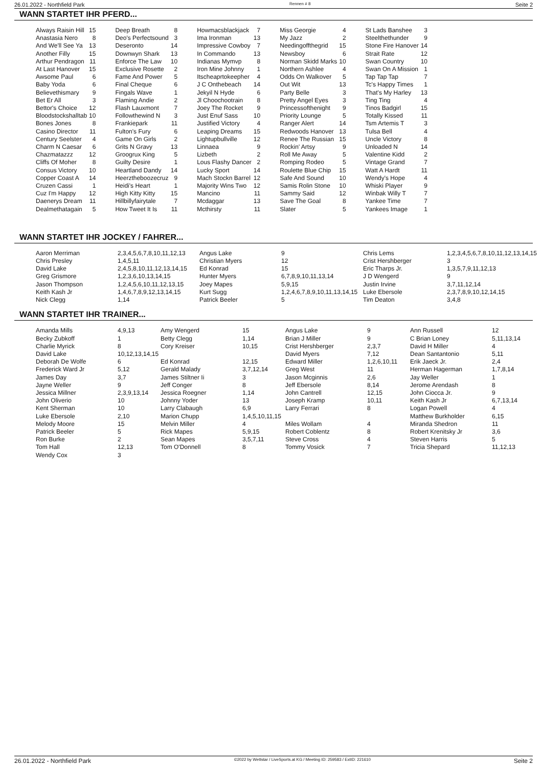26.01.2022 - Northfield Park Rennen # 8 Seite 2
WANN STARTET IHR PFERD...
| Always Raisin Hill | 15 | Deep Breath | 8 | Howmacsblackjack | 7 | Miss Georgie | 4 | St Lads Banshee | 3 |
| Anastasia Nero | 8 | Deo's Perfectsound | 3 | Ima Ironman | 13 | My Jazz | 2 | Steelthethunder | 9 |
| And We'll See Ya | 13 | Deseronto | 14 | Impressive Cowboy | 7 | Needingoffthegrid | 15 | Stone Fire Hanover | 14 |
| Another Filly | 15 | Downwyn Shark | 13 | In Commando | 13 | Newsboy | 6 | Strait Rate | 12 |
| Arthur Pendragon | 11 | Enforce The Law | 10 | Indianas Mymvp | 8 | Norman Skidd Marks | 10 | Swan Country | 10 |
| At Last Hanover | 15 | Exclusive Rosette | 2 | Iron Mine Johnny | 1 | Northern Ashlee | 4 | Swan On A Mission | 1 |
| Awsome Paul | 6 | Fame And Power | 5 | Itscheaprtokeepher | 4 | Odds On Walkover | 5 | Tap Tap Tap | 7 |
| Baby Yoda | 6 | Final Cheque | 6 | J C Onthebeach | 14 | Out Wit | 13 | Tc's Happy Times | 1 |
| Believethismary | 9 | Fingals Wave | 1 | Jekyil N Hyde | 6 | Party Belle | 3 | That's My Harley | 13 |
| Bet Er All | 3 | Flaming Andie | 2 | Jl Choochootrain | 8 | Pretty Angel Eyes | 3 | Ting Ting | 4 |
| Bettor's Choice | 12 | Flash Lauxmont | 7 | Joey The Rocket | 9 | Princessofthenight | 9 | Tinos Badgirl | 15 |
| Bloodstockshalltab | 10 | Followthewind N | 3 | Just Enuf Sass | 10 | Priority Lounge | 5 | Totally Kissed | 11 |
| Bones Jones | 8 | Frankiepark | 11 | Justified Victory | 4 | Ranger Alert | 14 | Tsm Artemis T | 3 |
| Casino Director | 11 | Fulton's Fury | 6 | Leaping Dreams | 15 | Redwoods Hanover | 13 | Tulsa Bell | 4 |
| Century Seelster | 4 | Game On Girls | 2 | Lightupbullville | 12 | Renee The Russian | 15 | Uncle Victory | 8 |
| Charm N Caesar | 6 | Grits N Gravy | 13 | Linnaea | 9 | Rockin' Artsy | 9 | Unloaded N | 14 |
| Chazmatazzz | 12 | Groogrux King | 5 | Lizbeth | 2 | Roll Me Away | 5 | Valentine Kidd | 2 |
| Cliffs Of Moher | 8 | Guilty Desire | 1 | Lous Flashy Dancer | 2 | Romping Rodeo | 5 | Vintage Grand | 7 |
| Consus Victory | 10 | Heartland Dandy | 14 | Lucky Sport | 14 | Roulette Blue Chip | 15 | Watt A Hardt | 11 |
| Copper Coast A | 14 | Heerztheboozecruz | 9 | Mach Stockn Barrel | 12 | Safe And Sound | 10 | Wendy's Hope | 4 |
| Cruzen Cassi | 1 | Heidi's Heart | 1 | Majority Wins Two | 12 | Samis Rolin Stone | 10 | Whiski Player | 9 |
| Cuz I'm Happy | 12 | High Kitty Kitty | 15 | Mancino | 11 | Sammy Said | 12 | Winbak Willy T | 7 |
| Daenerys Dream | 11 | Hillbillyfairytale | 7 | Mcdaggar | 13 | Save The Goal | 8 | Yankee Time | 7 |
| Dealmethatagain | 5 | How Tweet It Is | 11 | Mcthirsty | 11 | Slater | 5 | Yankees Image | 1 |
WANN STARTET IHR JOCKEY / FAHRER...
| Aaron Merriman | 2,3,4,5,6,7,8,10,11,12,13 | Angus Lake | 9 | Chris Lems | 1,2,3,4,5,6,7,8,10,11,12,13,14,15 |
| Chris Presley | 1,4,5,11 | Christian Myers | 12 | Crist Hershberger | 3 |
| David Lake | 2,4,5,8,10,11,12,13,14,15 | Ed Konrad | 15 | Eric Tharps Jr. | 1,3,5,7,9,11,12,13 |
| Greg Grismore | 1,2,3,6,10,13,14,15 | Hunter Myers | 6,7,8,9,10,11,13,14 | J D Wengerd | 9 |
| Jason Thompson | 1,2,4,5,6,10,11,12,13,15 | Joey Mapes | 5,9,15 | Justin Irvine | 3,7,11,12,14 |
| Keith Kash Jr | 1,4,6,7,8,9,12,13,14,15 | Kurt Sugg | 1,2,4,6,7,8,9,10,11,13,14,15 | Luke Ebersole | 2,3,7,8,9,10,12,14,15 |
| Nick Clegg | 1,14 | Patrick Beeler | 5 | Tim Deaton | 3,4,8 |
WANN STARTET IHR TRAINER...
| Amanda Mills | 4,9,13 | Amy Wengerd | 15 | Angus Lake | 9 | Ann Russell | 12 |
| Becky Zubkoff | 1 | Betty Clegg | 1,14 | Brian J Miller | 9 | C Brian Loney | 5,11,13,14 |
| Charlie Myrick | 8 | Cory Kreiser | 10,15 | Crist Hershberger | 2,3,7 | David H Miller | 4 |
| David Lake | 10,12,13,14,15 | | | David Myers | 7,12 | Dean Santantonio | 5,11 |
| Deborah De Wolfe | 6 | Ed Konrad | 12,15 | Edward Miller | 1,2,6,10,11 | Erik Jaeck Jr. | 2,4 |
| Frederick Ward Jr | 5,12 | Gerald Malady | 3,7,12,14 | Greg West | 11 | Herman Hagerman | 1,7,8,14 |
| James Day | 3,7 | James Stiltner Ii | 3 | Jason Mcginnis | 2,6 | Jay Weller | 1 |
| Jayne Weller | 9 | Jeff Conger | 8 | Jeff Ebersole | 8,14 | Jerome Arendash | 8 |
| Jessica Millner | 2,3,9,13,14 | Jessica Roegner | 1,14 | John Cantrell | 12,15 | John Ciocca Jr. | 9 |
| John Oliverio | 10 | Johnny Yoder | 13 | Joseph Kramp | 10,11 | Keith Kash Jr | 6,7,13,14 |
| Kent Sherman | 10 | Larry Clabaugh | 6,9 | Larry Ferrari | 8 | Logan Powell | 4 |
| Luke Ebersole | 2,10 | Marion Chupp | 1,4,5,10,11,15 | | | Matthew Burkholder | 6,15 |
| Melody Moore | 15 | Melvin Miller | 4 | Miles Wollam | 4 | Miranda Shedron | 11 |
| Patrick Beeler | 5 | Rick Mapes | 5,9,15 | Robert Coblentz | 8 | Robert Krenitsky Jr | 3,6 |
| Ron Burke | 2 | Sean Mapes | 3,5,7,11 | Steve Cross | 4 | Steven Harris | 5 |
| Tom Hall | 12,13 | Tom O'Donnell | 8 | Tommy Vosick | 7 | Tricia Shepard | 11,12,13 |
| Wendy Cox | 3 | | | | | | |
26.01.2022 - Northfield Park ©2022 by Wettstar / LiveSports.at KG / Meeting ID: 259583 / ExtID: 221610 Seite 2